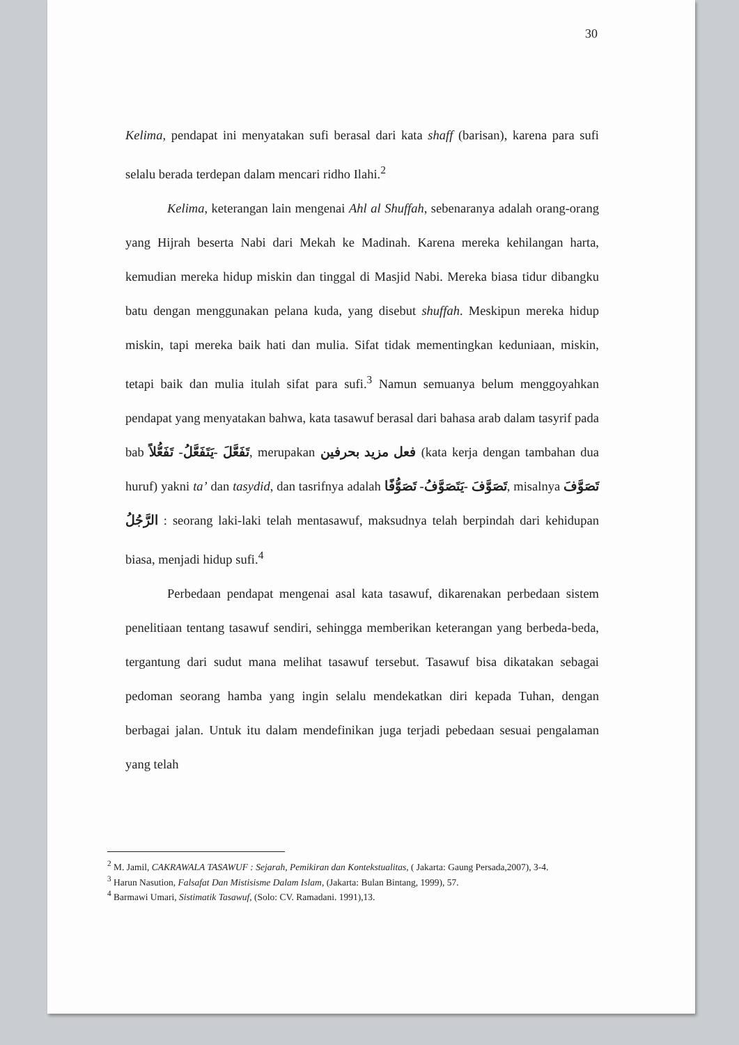30
Kelima, pendapat ini menyatakan sufi berasal dari kata shaff (barisan), karena para sufi selalu berada terdepan dalam mencari ridho Ilahi.<sup>2</sup>
Kelima, keterangan lain mengenai Ahl al Shuffah, sebenaranya adalah orang-orang yang Hijrah beserta Nabi dari Mekah ke Madinah. Karena mereka kehilangan harta, kemudian mereka hidup miskin dan tinggal di Masjid Nabi. Mereka biasa tidur dibangku batu dengan menggunakan pelana kuda, yang disebut shuffah. Meskipun mereka hidup miskin, tapi mereka baik hati dan mulia. Sifat tidak mementingkan keduniaan, miskin, tetapi baik dan mulia itulah sifat para sufi.<sup>3</sup> Namun semuanya belum menggoyahkan pendapat yang menyatakan bahwa, kata tasawuf berasal dari bahasa arab dalam tasyrif pada bab تَفَعَّلَ -يَتَفَعَّلُ- تَفَعُّلاً, merupakan فعل مزيد بحرفين (kata kerja dengan tambahan dua huruf) yakni ta’ dan tasydid, dan tasrifnya adalah تَصَوَّفَ -يَتَصَوَّفُ- تَصَوُّفًا, misalnya تَصَوَّفَ الرَّجُلُ : seorang laki-laki telah mentasawuf, maksudnya telah berpindah dari kehidupan biasa, menjadi hidup sufi.<sup>4</sup>
Perbedaan pendapat mengenai asal kata tasawuf, dikarenakan perbedaan sistem penelitiaan tentang tasawuf sendiri, sehingga memberikan keterangan yang berbeda-beda, tergantung dari sudut mana melihat tasawuf tersebut. Tasawuf bisa dikatakan sebagai pedoman seorang hamba yang ingin selalu mendekatkan diri kepada Tuhan, dengan berbagai jalan. Untuk itu dalam mendefinikan juga terjadi pebedaan sesuai pengalaman yang telah
<sup>2</sup> M. Jamil, CAKRAWALA TASAWUF : Sejarah, Pemikiran dan Kontekstualitas, ( Jakarta: Gaung Persada,2007), 3-4.
<sup>3</sup> Harun Nasution, Falsafat Dan Mistisisme Dalam Islam, (Jakarta: Bulan Bintang, 1999), 57.
<sup>4</sup> Barmawi Umari, Sistimatik Tasawuf, (Solo: CV. Ramadani. 1991),13.